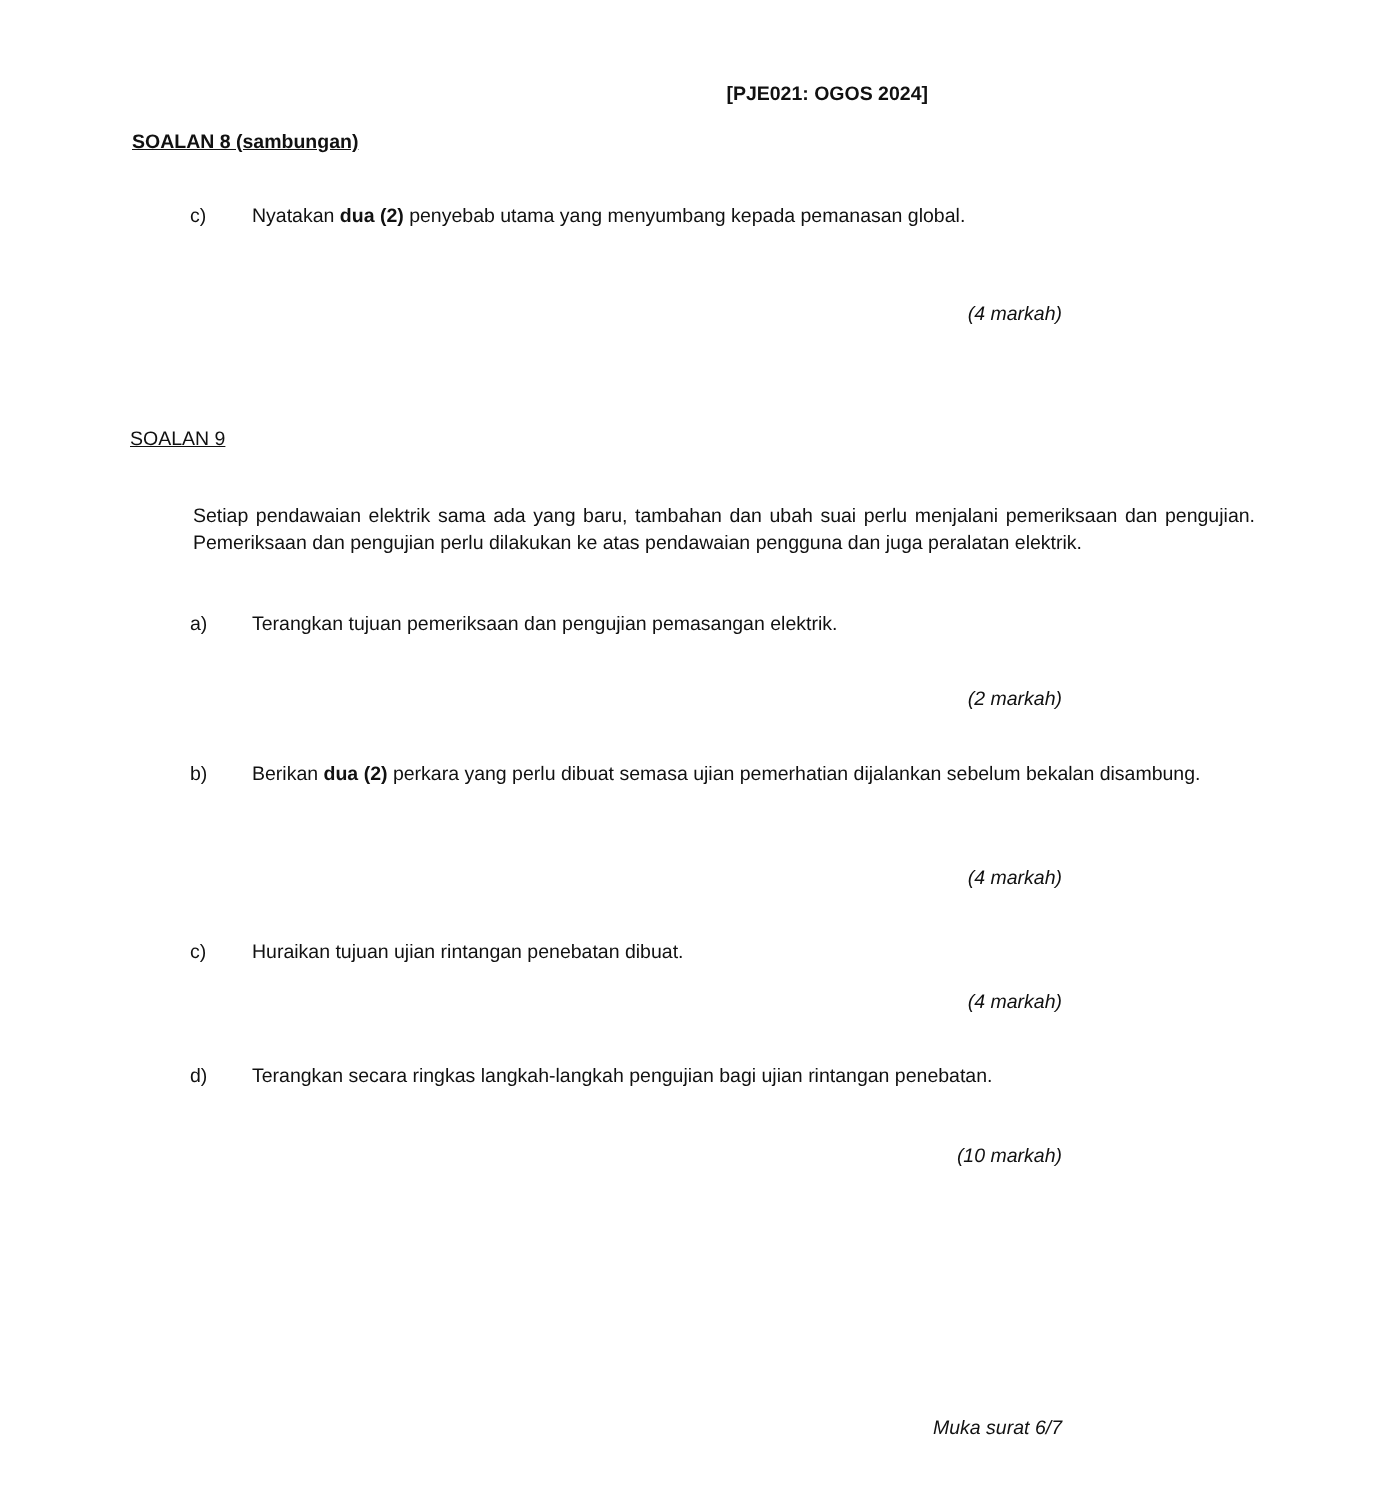[PJE021: OGOS 2024]
SOALAN 8 (sambungan)
c) Nyatakan dua (2) penyebab utama yang menyumbang kepada pemanasan global.
(4 markah)
SOALAN 9
Setiap pendawaian elektrik sama ada yang baru, tambahan dan ubah suai perlu menjalani pemeriksaan dan pengujian. Pemeriksaan dan pengujian perlu dilakukan ke atas pendawaian pengguna dan juga peralatan elektrik.
a) Terangkan tujuan pemeriksaan dan pengujian pemasangan elektrik.
(2 markah)
b) Berikan dua (2) perkara yang perlu dibuat semasa ujian pemerhatian dijalankan sebelum bekalan disambung.
(4 markah)
c) Huraikan tujuan ujian rintangan penebatan dibuat.
(4 markah)
d) Terangkan secara ringkas langkah-langkah pengujian bagi ujian rintangan penebatan.
(10 markah)
Muka surat 6/7